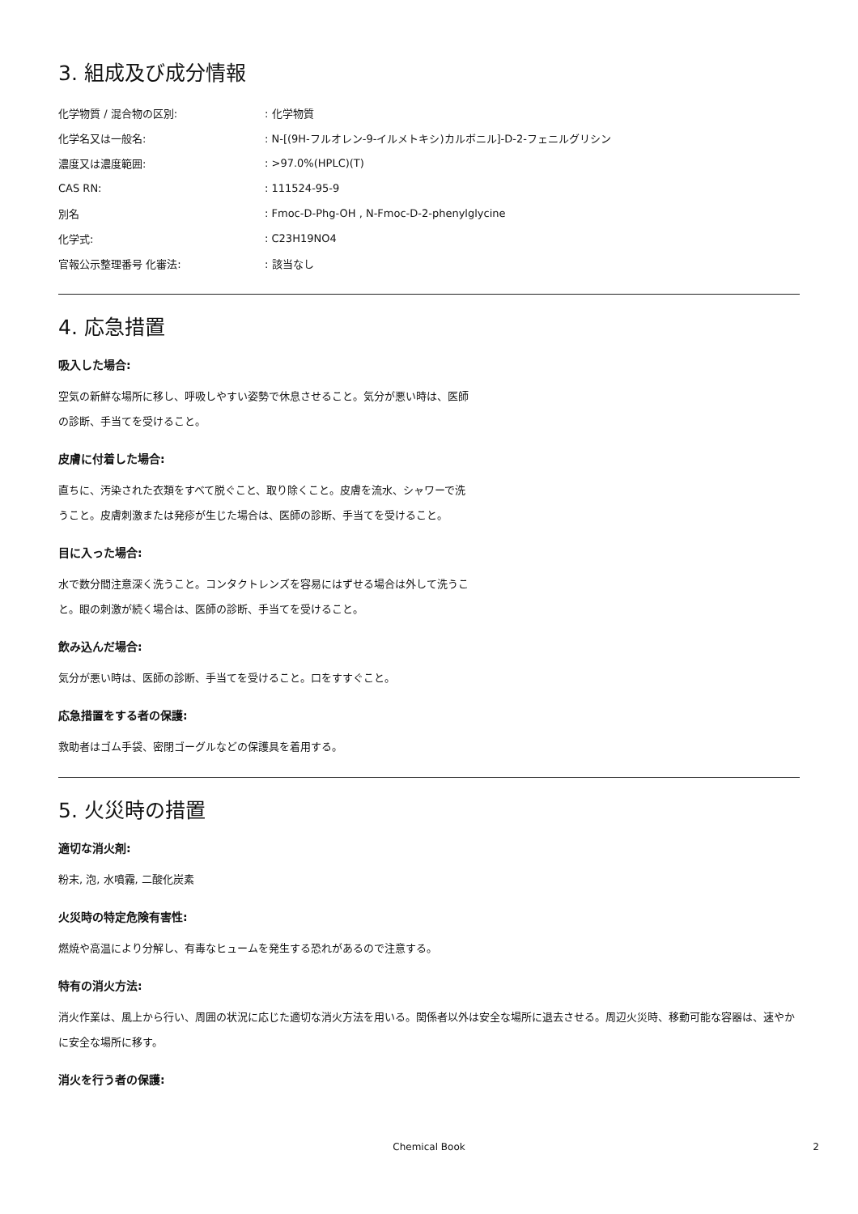3. 組成及び成分情報
| 化学物質 / 混合物の区別: | : 化学物質 |
| 化学名又は一般名: | : N-[(9H-フルオレン-9-イルメトキシ)カルボニル]-D-2-フェニルグリシン |
| 濃度又は濃度範囲: | : >97.0%(HPLC)(T) |
| CAS RN: | : 111524-95-9 |
| 別名 | : Fmoc-D-Phg-OH , N-Fmoc-D-2-phenylglycine |
| 化学式: | : C23H19NO4 |
| 官報公示整理番号 化審法: | : 該当なし |
4. 応急措置
吸入した場合:
空気の新鮮な場所に移し、呼吸しやすい姿勢で休息させること。気分が悪い時は、医師の診断、手当てを受けること。
皮膚に付着した場合:
直ちに、汚染された衣類をすべて脱ぐこと、取り除くこと。皮膚を流水、シャワーで洗うこと。皮膚刺激または発疹が生じた場合は、医師の診断、手当てを受けること。
目に入った場合:
水で数分間注意深く洗うこと。コンタクトレンズを容易にはずせる場合は外して洗うこと。眼の刺激が続く場合は、医師の診断、手当てを受けること。
飲み込んだ場合:
気分が悪い時は、医師の診断、手当てを受けること。口をすすぐこと。
応急措置をする者の保護:
救助者はゴム手袋、密閉ゴーグルなどの保護具を着用する。
5. 火災時の措置
適切な消火剤:
粉末, 泡, 水噴霧, 二酸化炭素
火災時の特定危険有害性:
燃焼や高温により分解し、有毒なヒュームを発生する恐れがあるので注意する。
特有の消火方法:
消火作業は、風上から行い、周囲の状況に応じた適切な消火方法を用いる。関係者以外は安全な場所に退去させる。周辺火災時、移動可能な容器は、速やかに安全な場所に移す。
消火を行う者の保護:
Chemical Book 2